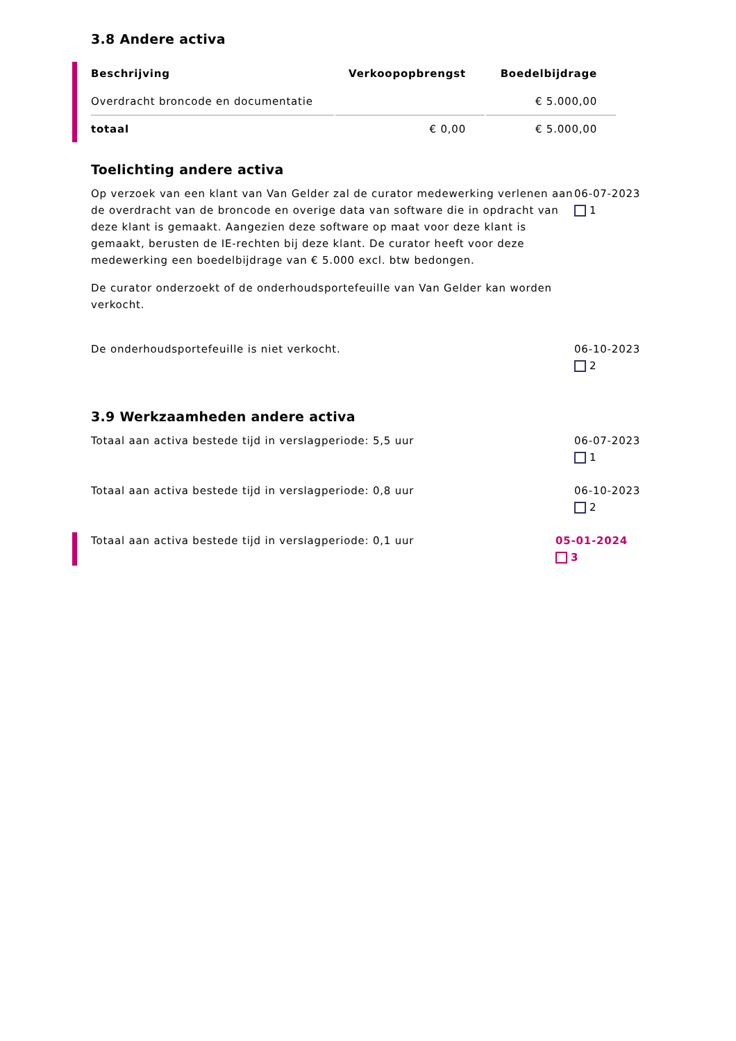3.8 Andere activa
| Beschrijving | Verkoopopbrengst | Boedelbijdrage |
| --- | --- | --- |
| Overdracht broncode en documentatie | | € 5.000,00 |
| totaal | € 0,00 | € 5.000,00 |
Toelichting andere activa
Op verzoek van een klant van Van Gelder zal de curator medewerking verlenen aan de overdracht van de broncode en overige data van software die in opdracht van deze klant is gemaakt. Aangezien deze software op maat voor deze klant is gemaakt, berusten de IE-rechten bij deze klant. De curator heeft voor deze medewerking een boedelbijdrage van € 5.000 excl. btw bedongen.
De curator onderzoekt of de onderhoudsportefeuille van Van Gelder kan worden verkocht.
06-07-2023
1
De onderhoudsportefeuille is niet verkocht. 06-10-2023
2
3.9 Werkzaamheden andere activa
Totaal aan activa bestede tijd in verslagperiode: 5,5 uur 06-07-2023
1
Totaal aan activa bestede tijd in verslagperiode: 0,8 uur 06-10-2023
2
Totaal aan activa bestede tijd in verslagperiode: 0,1 uur 05-01-2024
3